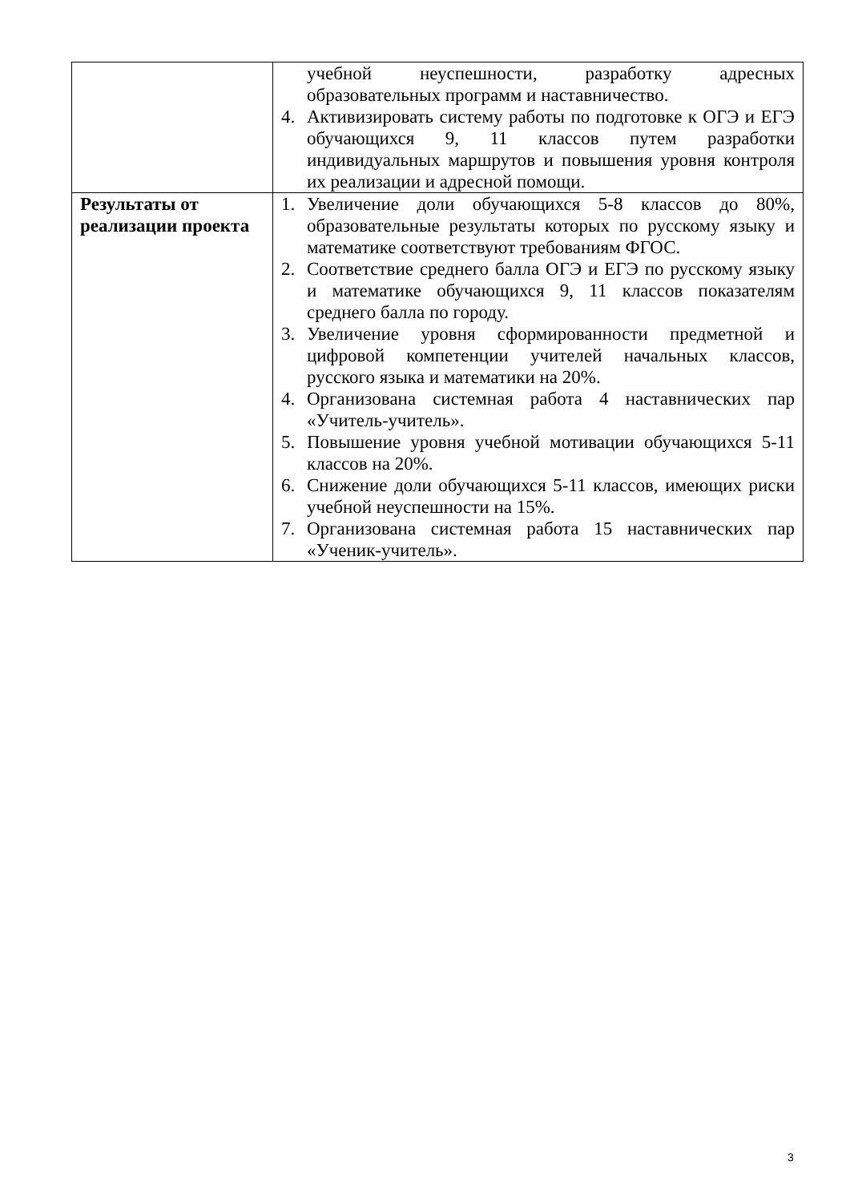| | учебной неуспешности, разработку адресных образовательных программ и наставничество. 4. Активизировать систему работы по подготовке к ОГЭ и ЕГЭ обучающихся 9, 11 классов путем разработки индивидуальных маршрутов и повышения уровня контроля их реализации и адресной помощи. |
| Результаты от реализации проекта | 1. Увеличение доли обучающихся 5-8 классов до 80%, образовательные результаты которых по русскому языку и математике соответствуют требованиям ФГОС. 2. Соответствие среднего балла ОГЭ и ЕГЭ по русскому языку и математике обучающихся 9, 11 классов показателям среднего балла по городу. 3. Увеличение уровня сформированности предметной и цифровой компетенции учителей начальных классов, русского языка и математики на 20%. 4. Организована системная работа 4 наставнических пар «Учитель-учитель». 5. Повышение уровня учебной мотивации обучающихся 5-11 классов на 20%. 6. Снижение доли обучающихся 5-11 классов, имеющих риски учебной неуспешности на 15%. 7. Организована системная работа 15 наставнических пар «Ученик-учитель». |
3